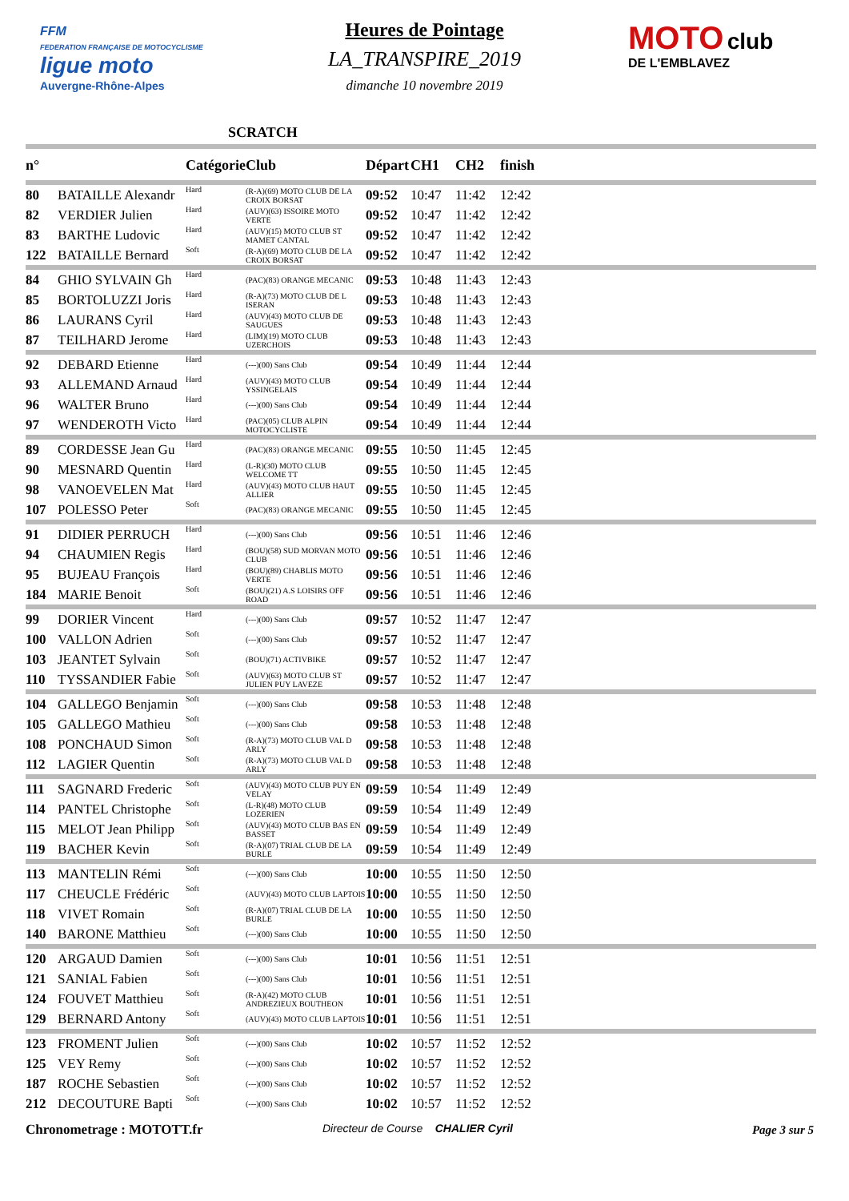FFM
FEDERATION FRANÇAISE DE MOTOCYCLISME
ligue moto
Auvergne-Rhône-Alpes
Heures de Pointage
LA_TRANSPIRE_2019
dimanche 10 novembre 2019
SCRATCH
MOTO club
DE L'EMBLAVEZ
| n° | | Catégorie | Club | Départ | CH1 | CH2 | finish |
| --- | --- | --- | --- | --- | --- | --- | --- |
| 80 | BATAILLE Alexandr | Hard | (R-A)(69) MOTO CLUB DE LA CROIX BORSAT | 09:52 | 10:47 | 11:42 | 12:42 |
| 82 | VERDIER Julien | Hard | (AUV)(63) ISSOIRE MOTO VERTE | 09:52 | 10:47 | 11:42 | 12:42 |
| 83 | BARTHE Ludovic | Hard | (AUV)(15) MOTO CLUB ST MAMET CANTAL | 09:52 | 10:47 | 11:42 | 12:42 |
| 122 | BATAILLE Bernard | Soft | (R-A)(69) MOTO CLUB DE LA CROIX BORSAT | 09:52 | 10:47 | 11:42 | 12:42 |
| 84 | GHIO SYLVAIN Gh | Hard | (PAC)(83) ORANGE MECANIC | 09:53 | 10:48 | 11:43 | 12:43 |
| 85 | BORTOLUZZI Joris | Hard | (R-A)(73) MOTO CLUB DE L ISERAN | 09:53 | 10:48 | 11:43 | 12:43 |
| 86 | LAURANS Cyril | Hard | (AUV)(43) MOTO CLUB DE SAUGUES | 09:53 | 10:48 | 11:43 | 12:43 |
| 87 | TEILHARD Jerome | Hard | (LIM)(19) MOTO CLUB UZERCHOIS | 09:53 | 10:48 | 11:43 | 12:43 |
| 92 | DEBARD Etienne | Hard | (---)(00) Sans Club | 09:54 | 10:49 | 11:44 | 12:44 |
| 93 | ALLEMAND Arnaud | Hard | (AUV)(43) MOTO CLUB YSSINGELAIS | 09:54 | 10:49 | 11:44 | 12:44 |
| 96 | WALTER Bruno | Hard | (---)(00) Sans Club | 09:54 | 10:49 | 11:44 | 12:44 |
| 97 | WENDEROTH Victo | Hard | (PAC)(05) CLUB ALPIN MOTOCYCLISTE | 09:54 | 10:49 | 11:44 | 12:44 |
| 89 | CORDESSE Jean Gu | Hard | (PAC)(83) ORANGE MECANIC | 09:55 | 10:50 | 11:45 | 12:45 |
| 90 | MESNARD Quentin | Hard | (L-R)(30) MOTO CLUB WELCOME TT | 09:55 | 10:50 | 11:45 | 12:45 |
| 98 | VANOEVELEN Mat | Hard | (AUV)(43) MOTO CLUB HAUT ALLIER | 09:55 | 10:50 | 11:45 | 12:45 |
| 107 | POLESSO Peter | Soft | (PAC)(83) ORANGE MECANIC | 09:55 | 10:50 | 11:45 | 12:45 |
| 91 | DIDIER PERRUCH | Hard | (---)(00) Sans Club | 09:56 | 10:51 | 11:46 | 12:46 |
| 94 | CHAUMIEN Regis | Hard | (BOU)(58) SUD MORVAN MOTO CLUB | 09:56 | 10:51 | 11:46 | 12:46 |
| 95 | BUJEAU François | Hard | (BOU)(89) CHABLIS MOTO VERTE | 09:56 | 10:51 | 11:46 | 12:46 |
| 184 | MARIE Benoit | Soft | (BOU)(21) A.S LOISIRS OFF ROAD | 09:56 | 10:51 | 11:46 | 12:46 |
| 99 | DORIER Vincent | Hard | (---)(00) Sans Club | 09:57 | 10:52 | 11:47 | 12:47 |
| 100 | VALLON Adrien | Soft | (---)(00) Sans Club | 09:57 | 10:52 | 11:47 | 12:47 |
| 103 | JEANTET Sylvain | Soft | (BOU)(71) ACTIVBIKE | 09:57 | 10:52 | 11:47 | 12:47 |
| 110 | TYSSANDIER Fabie | Soft | (AUV)(63) MOTO CLUB ST JULIEN PUY LAVEZE | 09:57 | 10:52 | 11:47 | 12:47 |
| 104 | GALLEGO Benjamin | Soft | (---)(00) Sans Club | 09:58 | 10:53 | 11:48 | 12:48 |
| 105 | GALLEGO Mathieu | Soft | (---)(00) Sans Club | 09:58 | 10:53 | 11:48 | 12:48 |
| 108 | PONCHAUD Simon | Soft | (R-A)(73) MOTO CLUB VAL D ARLY | 09:58 | 10:53 | 11:48 | 12:48 |
| 112 | LAGIER Quentin | Soft | (R-A)(73) MOTO CLUB VAL D ARLY | 09:58 | 10:53 | 11:48 | 12:48 |
| 111 | SAGNARD Frederic | Soft | (AUV)(43) MOTO CLUB PUY EN VELAY | 09:59 | 10:54 | 11:49 | 12:49 |
| 114 | PANTEL Christophe | Soft | (L-R)(48) MOTO CLUB LOZERIEN | 09:59 | 10:54 | 11:49 | 12:49 |
| 115 | MELOT Jean Philipp | Soft | (AUV)(43) MOTO CLUB BAS EN BASSET | 09:59 | 10:54 | 11:49 | 12:49 |
| 119 | BACHER Kevin | Soft | (R-A)(07) TRIAL CLUB DE LA BURLE | 09:59 | 10:54 | 11:49 | 12:49 |
| 113 | MANTELIN Rémi | Soft | (---)(00) Sans Club | 10:00 | 10:55 | 11:50 | 12:50 |
| 117 | CHEUCLE Frédéric | Soft | (AUV)(43) MOTO CLUB LAPTOIS | 10:00 | 10:55 | 11:50 | 12:50 |
| 118 | VIVET Romain | Soft | (R-A)(07) TRIAL CLUB DE LA BURLE | 10:00 | 10:55 | 11:50 | 12:50 |
| 140 | BARONE Matthieu | Soft | (---)(00) Sans Club | 10:00 | 10:55 | 11:50 | 12:50 |
| 120 | ARGAUD Damien | Soft | (---)(00) Sans Club | 10:01 | 10:56 | 11:51 | 12:51 |
| 121 | SANIAL Fabien | Soft | (---)(00) Sans Club | 10:01 | 10:56 | 11:51 | 12:51 |
| 124 | FOUVET Matthieu | Soft | (R-A)(42) MOTO CLUB ANDREZIEUX BOUTHEON | 10:01 | 10:56 | 11:51 | 12:51 |
| 129 | BERNARD Antony | Soft | (AUV)(43) MOTO CLUB LAPTOIS | 10:01 | 10:56 | 11:51 | 12:51 |
| 123 | FROMENT Julien | Soft | (---)(00) Sans Club | 10:02 | 10:57 | 11:52 | 12:52 |
| 125 | VEY Remy | Soft | (---)(00) Sans Club | 10:02 | 10:57 | 11:52 | 12:52 |
| 187 | ROCHE Sebastien | Soft | (---)(00) Sans Club | 10:02 | 10:57 | 11:52 | 12:52 |
| 212 | DECOUTURE Bapti | Soft | (---)(00) Sans Club | 10:02 | 10:57 | 11:52 | 12:52 |
Chronometrage : MOTOTT.fr Directeur de Course CHALIER Cyril Page 3 sur 5